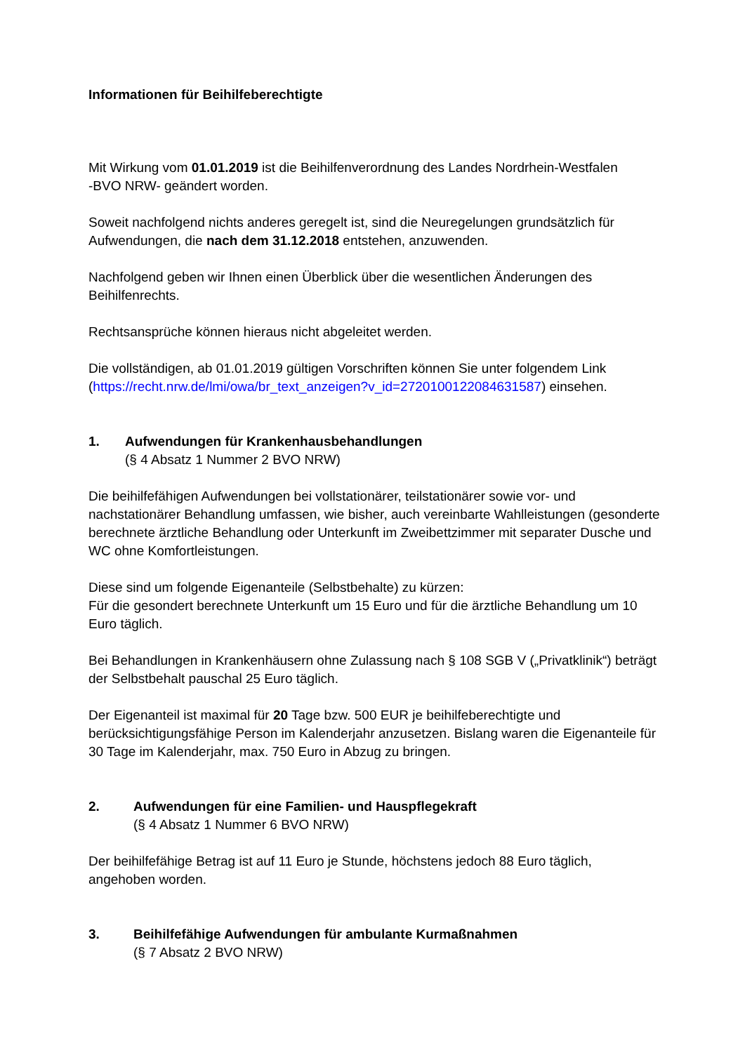Informationen für Beihilfeberechtigte
Mit Wirkung vom 01.01.2019 ist die Beihilfenverordnung des Landes Nordrhein-Westfalen
-BVO NRW- geändert worden.
Soweit nachfolgend nichts anderes geregelt ist, sind die Neuregelungen grundsätzlich für Aufwendungen, die nach dem 31.12.2018 entstehen, anzuwenden.
Nachfolgend geben wir Ihnen einen Überblick über die wesentlichen Änderungen des Beihilfenrechts.
Rechtsansprüche können hieraus nicht abgeleitet werden.
Die vollständigen, ab 01.01.2019 gültigen Vorschriften können Sie unter folgendem Link (https://recht.nrw.de/lmi/owa/br_text_anzeigen?v_id=2720100122084631587) einsehen.
1. Aufwendungen für Krankenhausbehandlungen
(§ 4 Absatz 1 Nummer 2 BVO NRW)
Die beihilfefähigen Aufwendungen bei vollstationärer, teilstationärer sowie vor- und nachstationärer Behandlung umfassen, wie bisher, auch vereinbarte Wahlleistungen (gesonderte berechnete ärztliche Behandlung oder Unterkunft im Zweibettzimmer mit separater Dusche und WC ohne Komfortleistungen.
Diese sind um folgende Eigenanteile (Selbstbehalte) zu kürzen:
Für die gesondert berechnete Unterkunft um 15 Euro und für die ärztliche Behandlung um 10 Euro täglich.
Bei Behandlungen in Krankenhäusern ohne Zulassung nach § 108 SGB V („Privatklinik“) beträgt der Selbstbehalt pauschal 25 Euro täglich.
Der Eigenanteil ist maximal für 20 Tage bzw. 500 EUR je beihilfeberechtigte und berücksichtigungsfähige Person im Kalenderjahr anzusetzen. Bislang waren die Eigenanteile für 30 Tage im Kalenderjahr, max. 750 Euro in Abzug zu bringen.
2. Aufwendungen für eine Familien- und Hauspflegekraft
(§ 4 Absatz 1 Nummer 6 BVO NRW)
Der beihilfefähige Betrag ist auf 11 Euro je Stunde, höchstens jedoch 88 Euro täglich, angehoben worden.
3. Beihilfefähige Aufwendungen für ambulante Kurmaßnahmen
(§ 7 Absatz 2 BVO NRW)